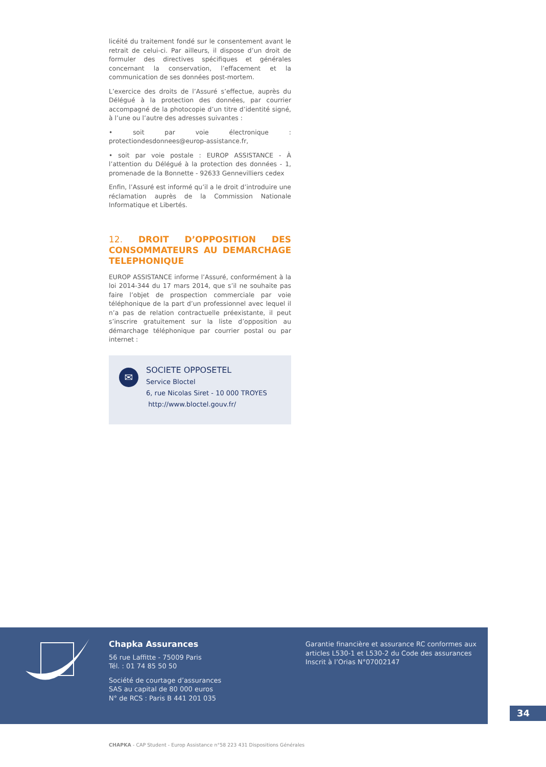licéité du traitement fondé sur le consentement avant le retrait de celui-ci. Par ailleurs, il dispose d’un droit de formuler des directives spécifiques et générales concernant la conservation, l’effacement et la communication de ses données post-mortem.
L’exercice des droits de l’Assuré s’effectue, auprès du Délégué à la protection des données, par courrier accompagné de la photocopie d’un titre d’identité signé, à l’une ou l’autre des adresses suivantes :
• soit par voie électronique : protectiondesdonnees@europ-assistance.fr,
• soit par voie postale : EUROP ASSISTANCE - À l’attention du Délégué à la protection des données - 1, promenade de la Bonnette - 92633 Gennevilliers cedex
Enfin, l’Assuré est informé qu’il a le droit d’introduire une réclamation auprès de la Commission Nationale Informatique et Libertés.
12. DROIT D’OPPOSITION DES CONSOMMATEURS AU DEMARCHAGE TELEPHONIQUE
EUROP ASSISTANCE informe l’Assuré, conformément à la loi 2014-344 du 17 mars 2014, que s’il ne souhaite pas faire l’objet de prospection commerciale par voie téléphonique de la part d’un professionnel avec lequel il n’a pas de relation contractuelle préexistante, il peut s’inscrire gratuitement sur la liste d’opposition au démarchage téléphonique par courrier postal ou par internet :
✉
SOCIETE OPPOSETEL
Service Bloctel
6, rue Nicolas Siret - 10 000 TROYES
http://www.bloctel.gouv.fr/
Chapka Assurances
56 rue Laffitte - 75009 Paris
Tél. : 01 74 85 50 50
Société de courtage d’assurances
SAS au capital de 80 000 euros
N° de RCS : Paris B 441 201 035
Garantie financière et assurance RC conformes aux articles L530-1 et L530-2 du Code des assurances
Inscrit à l’Orias N°07002147
34
CHAPKA - CAP Student - Europ Assistance n°58 223 431 Dispositions Générales